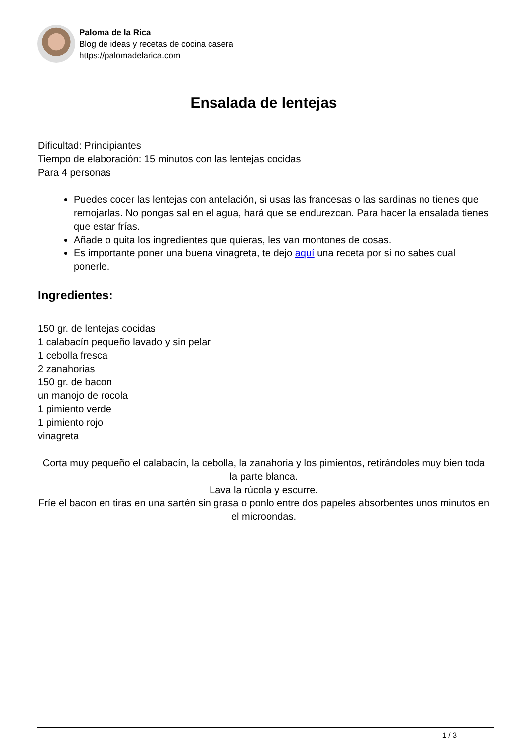Paloma de la Rica
Blog de ideas y recetas de cocina casera
https://palomadelarica.com
Ensalada de lentejas
Dificultad: Principiantes
Tiempo de elaboración: 15 minutos con las lentejas cocidas
Para 4 personas
Puedes cocer las lentejas con antelación, si usas las francesas o las sardinas no tienes que remojarlas. No pongas sal en el agua, hará que se endurezcan. Para hacer la ensalada tienes que estar frías.
Añade o quita los ingredientes que quieras, les van montones de cosas.
Es importante poner una buena vinagreta, te dejo aquí una receta por si no sabes cual ponerle.
Ingredientes:
150 gr. de lentejas cocidas
1 calabacín pequeño lavado y sin pelar
1 cebolla fresca
2 zanahorias
150 gr. de bacon
un manojo de rocola
1 pimiento verde
1 pimiento rojo
vinagreta
Corta muy pequeño el calabacín, la cebolla, la zanahoria y los pimientos, retirándoles muy bien toda la parte blanca.
Lava la rúcola y escurre.
Fríe el bacon en tiras en una sartén sin grasa o ponlo entre dos papeles absorbentes unos minutos en el microondas.
1 / 3